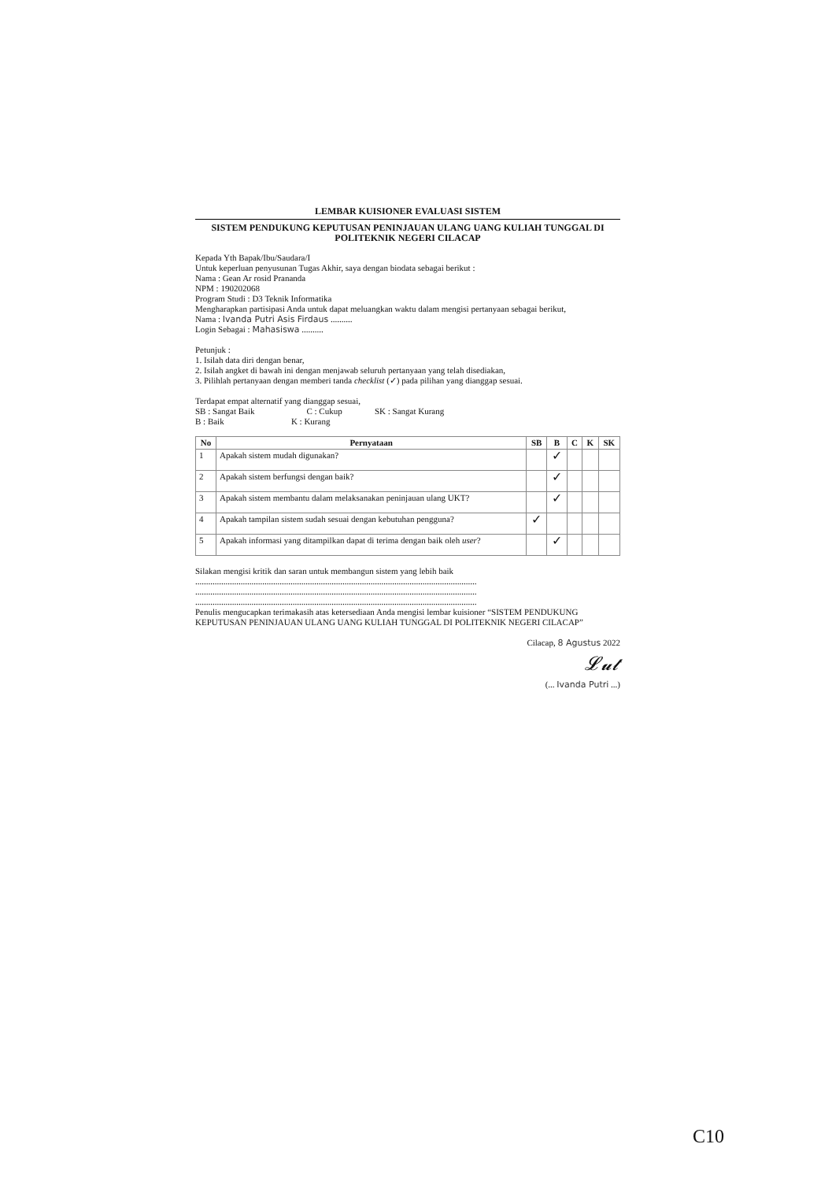LEMBAR KUISIONER EVALUASI SISTEM
SISTEM PENDUKUNG KEPUTUSAN PENINJAUAN ULANG UANG KULIAH TUNGGAL DI POLITEKNIK NEGERI CILACAP
Kepada Yth Bapak/Ibu/Saudara/I
Untuk keperluan penyusunan Tugas Akhir, saya dengan biodata sebagai berikut :
Nama : Gean Ar rosid Prananda
NPM : 190202068
Program Studi : D3 Teknik Informatika
Mengharapkan partisipasi Anda untuk dapat meluangkan waktu dalam mengisi pertanyaan sebagai berikut,
Nama : Ivanda Putri Asis Firdaus ..........
Login Sebagai : Mahasiswa ..........
Petunjuk :
1. Isilah data diri dengan benar,
2. Isilah angket di bawah ini dengan menjawab seluruh pertanyaan yang telah disediakan,
3. Pilihlah pertanyaan dengan memberi tanda checklist (✓) pada pilihan yang dianggap sesuai.
Terdapat empat alternatif yang dianggap sesuai,
SB : Sangat Baik C : Cukup SK : Sangat Kurang
B : Baik K : Kurang
| No | Pernyataan | SB | B | C | K | SK |
| --- | --- | --- | --- | --- | --- | --- |
| 1 | Apakah sistem mudah digunakan? | | ✓ | | | |
| 2 | Apakah sistem berfungsi dengan baik? | | ✓ | | | |
| 3 | Apakah sistem membantu dalam melaksanakan peninjauan ulang UKT? | | ✓ | | | |
| 4 | Apakah tampilan sistem sudah sesuai dengan kebutuhan pengguna? | ✓ | | | | |
| 5 | Apakah informasi yang ditampilkan dapat di terima dengan baik oleh user ? | | ✓ | | | |
Silakan mengisi kritik dan saran untuk membangun sistem yang lebih baik
..................................................................................................................................
..................................................................................................................................
..................................................................................................................................
Penulis mengucapkan terimakasih atas ketersediaan Anda mengisi lembar kuisioner “SISTEM PENDUKUNG KEPUTUSAN PENINJAUAN ULANG UANG KULIAH TUNGGAL DI POLITEKNIK NEGERI CILACAP”
Cilacap, 8 Agustus 2022
𝓛𝓾𝓽
(... Ivanda Putri ...)
C10